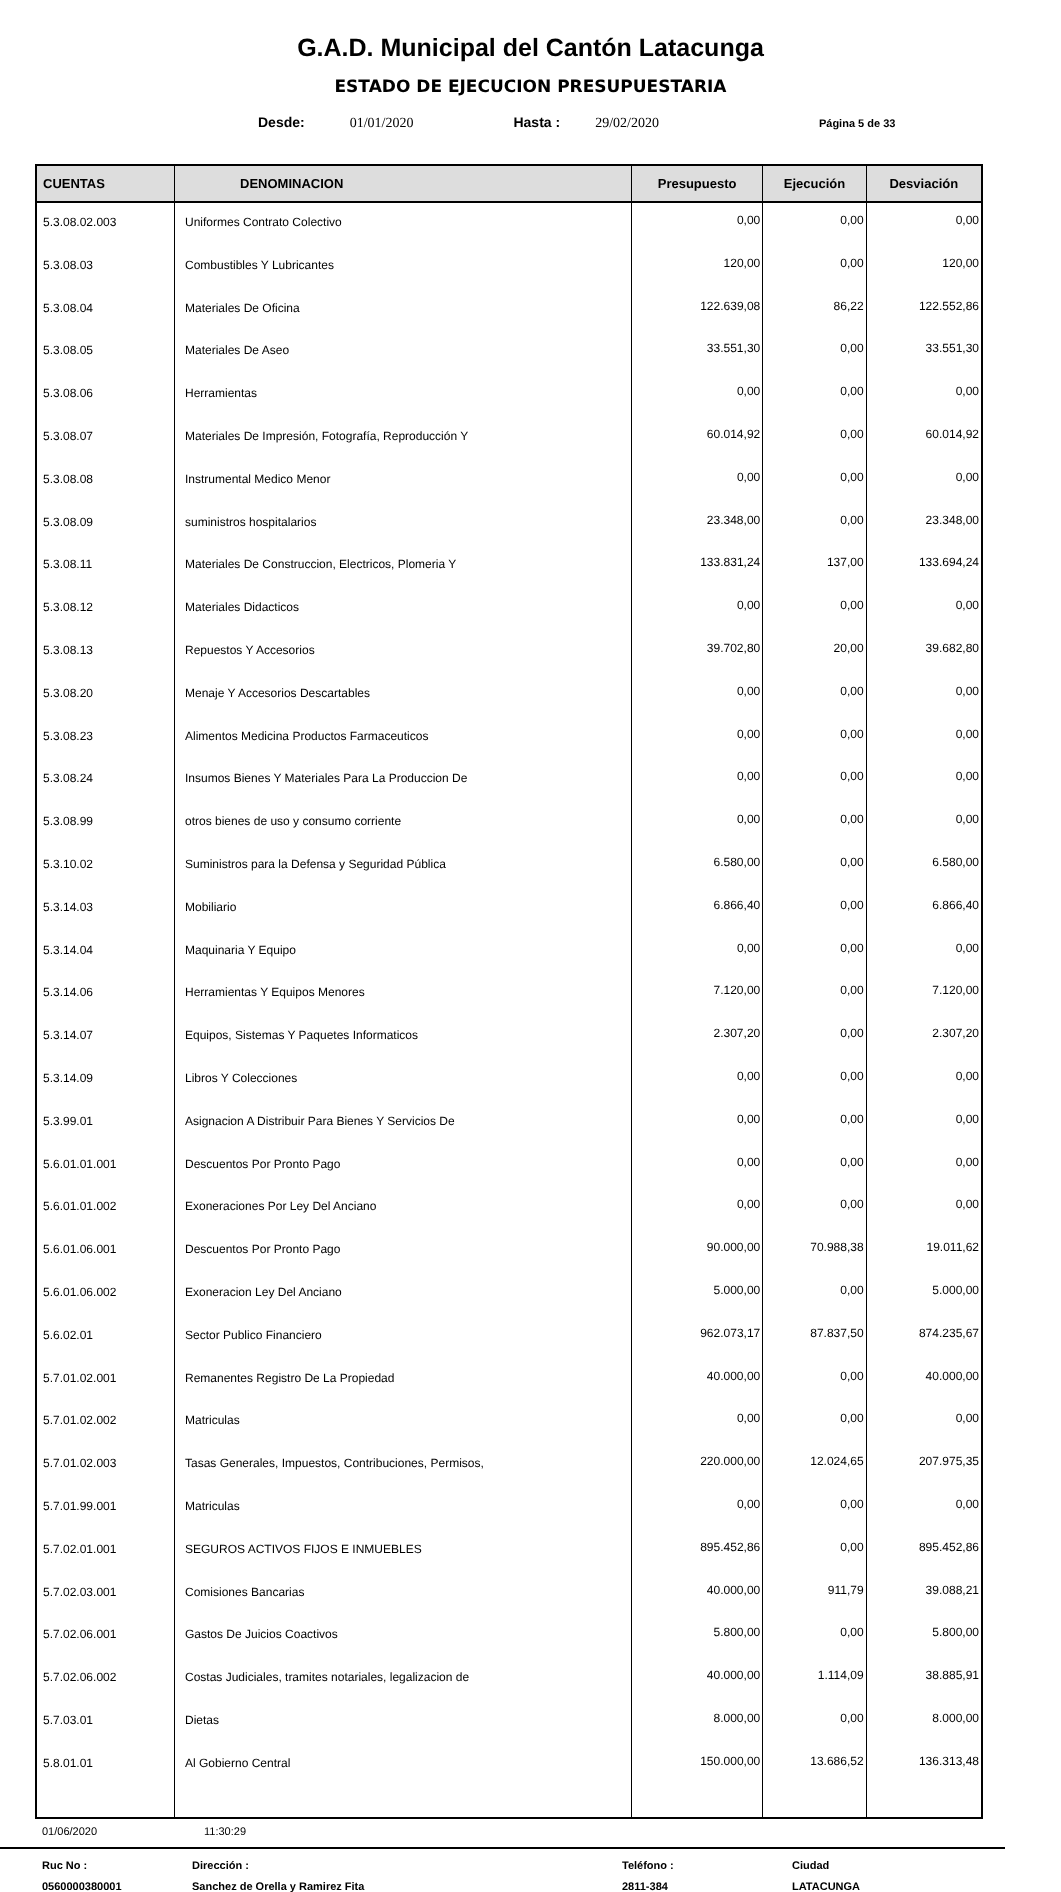G.A.D. Municipal del Cantón Latacunga
ESTADO DE EJECUCION PRESUPUESTARIA
Desde: 01/01/2020 Hasta : 29/02/2020 Página 5 de 33
| CUENTAS | DENOMINACION | Presupuesto | Ejecución | Desviación |
| --- | --- | --- | --- | --- |
| 5.3.08.02.003 | Uniformes Contrato Colectivo | 0,00 | 0,00 | 0,00 |
| 5.3.08.03 | Combustibles Y Lubricantes | 120,00 | 0,00 | 120,00 |
| 5.3.08.04 | Materiales De Oficina | 122.639,08 | 86,22 | 122.552,86 |
| 5.3.08.05 | Materiales De Aseo | 33.551,30 | 0,00 | 33.551,30 |
| 5.3.08.06 | Herramientas | 0,00 | 0,00 | 0,00 |
| 5.3.08.07 | Materiales De Impresión, Fotografía, Reproducción Y | 60.014,92 | 0,00 | 60.014,92 |
| 5.3.08.08 | Instrumental Medico Menor | 0,00 | 0,00 | 0,00 |
| 5.3.08.09 | suministros hospitalarios | 23.348,00 | 0,00 | 23.348,00 |
| 5.3.08.11 | Materiales De Construccion, Electricos, Plomeria Y | 133.831,24 | 137,00 | 133.694,24 |
| 5.3.08.12 | Materiales Didacticos | 0,00 | 0,00 | 0,00 |
| 5.3.08.13 | Repuestos Y Accesorios | 39.702,80 | 20,00 | 39.682,80 |
| 5.3.08.20 | Menaje Y Accesorios Descartables | 0,00 | 0,00 | 0,00 |
| 5.3.08.23 | Alimentos Medicina Productos Farmaceuticos | 0,00 | 0,00 | 0,00 |
| 5.3.08.24 | Insumos Bienes Y Materiales Para La Produccion De | 0,00 | 0,00 | 0,00 |
| 5.3.08.99 | otros bienes de uso y consumo corriente | 0,00 | 0,00 | 0,00 |
| 5.3.10.02 | Suministros para la Defensa y Seguridad Pública | 6.580,00 | 0,00 | 6.580,00 |
| 5.3.14.03 | Mobiliario | 6.866,40 | 0,00 | 6.866,40 |
| 5.3.14.04 | Maquinaria Y Equipo | 0,00 | 0,00 | 0,00 |
| 5.3.14.06 | Herramientas Y Equipos Menores | 7.120,00 | 0,00 | 7.120,00 |
| 5.3.14.07 | Equipos, Sistemas Y Paquetes Informaticos | 2.307,20 | 0,00 | 2.307,20 |
| 5.3.14.09 | Libros Y Colecciones | 0,00 | 0,00 | 0,00 |
| 5.3.99.01 | Asignacion A Distribuir Para Bienes Y Servicios De | 0,00 | 0,00 | 0,00 |
| 5.6.01.01.001 | Descuentos Por Pronto Pago | 0,00 | 0,00 | 0,00 |
| 5.6.01.01.002 | Exoneraciones Por Ley Del Anciano | 0,00 | 0,00 | 0,00 |
| 5.6.01.06.001 | Descuentos Por Pronto Pago | 90.000,00 | 70.988,38 | 19.011,62 |
| 5.6.01.06.002 | Exoneracion Ley Del Anciano | 5.000,00 | 0,00 | 5.000,00 |
| 5.6.02.01 | Sector Publico Financiero | 962.073,17 | 87.837,50 | 874.235,67 |
| 5.7.01.02.001 | Remanentes Registro De La Propiedad | 40.000,00 | 0,00 | 40.000,00 |
| 5.7.01.02.002 | Matriculas | 0,00 | 0,00 | 0,00 |
| 5.7.01.02.003 | Tasas Generales, Impuestos, Contribuciones, Permisos, | 220.000,00 | 12.024,65 | 207.975,35 |
| 5.7.01.99.001 | Matriculas | 0,00 | 0,00 | 0,00 |
| 5.7.02.01.001 | SEGUROS ACTIVOS FIJOS E INMUEBLES | 895.452,86 | 0,00 | 895.452,86 |
| 5.7.02.03.001 | Comisiones Bancarias | 40.000,00 | 911,79 | 39.088,21 |
| 5.7.02.06.001 | Gastos De Juicios Coactivos | 5.800,00 | 0,00 | 5.800,00 |
| 5.7.02.06.002 | Costas Judiciales, tramites notariales, legalizacion de | 40.000,00 | 1.114,09 | 38.885,91 |
| 5.7.03.01 | Dietas | 8.000,00 | 0,00 | 8.000,00 |
| 5.8.01.01 | Al Gobierno Central | 150.000,00 | 13.686,52 | 136.313,48 |
01/06/2020 11:30:29
Ruc No : Dirección : Teléfono : Ciudad 0560000380001 Sanchez de Orella y Ramirez Fita 2811-384 LATACUNGA